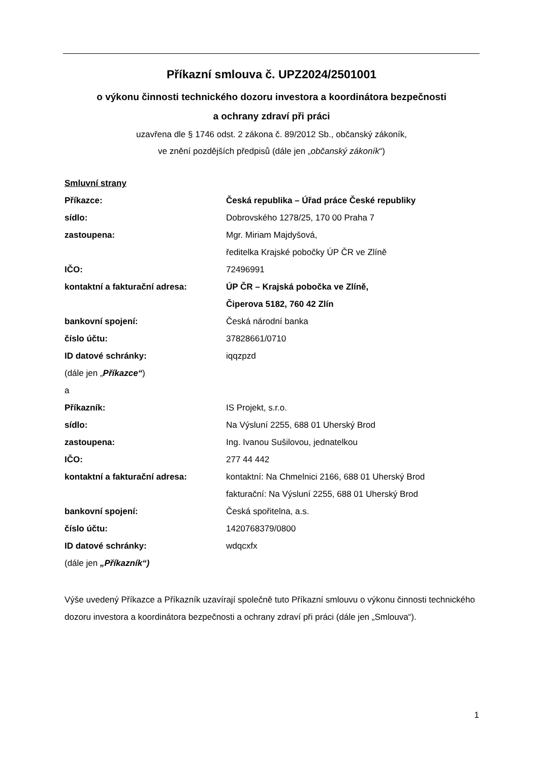Příkazní smlouva č. UPZ2024/2501001
o výkonu činnosti technického dozoru investora a koordinátora bezpečnosti
a ochrany zdraví při práci
uzavřena dle § 1746 odst. 2 zákona č. 89/2012 Sb., občanský zákoník,
ve znění pozdějších předpisů (dále jen „občanský zákoník“)
Smluvní strany
Příkazce: Česká republika – Úřad práce České republiky
sídlo: Dobrovského 1278/25, 170 00 Praha 7
zastoupena: Mgr. Miriam Majdyšová,
ředitelka Krajské pobočky ÚP ČR ve Zlíně
IČO: 72496991
kontaktní a fakturační adresa: ÚP ČR – Krajská pobočka ve Zlíně,
Čiperova 5182, 760 42 Zlín
bankovní spojení: Česká národní banka
číslo účtu: 37828661/0710
ID datové schránky: iqqzpzd
(dále jen „ Příkazce“)
a
Příkazník: IS Projekt, s.r.o.
sídlo: Na Výsluní 2255, 688 01 Uherský Brod
zastoupena: Ing. Ivanou Sušilovou, jednatelkou
IČO: 277 44 442
kontaktní a fakturační adresa: kontaktní: Na Chmelnici 2166, 688 01 Uherský Brod
fakturační: Na Výsluní 2255, 688 01 Uherský Brod
bankovní spojení: Česká spořitelna, a.s.
číslo účtu: 1420768379/0800
ID datové schránky: wdqcxfx
(dále jen „Příkazník“)
Výše uvedený Příkazce a Příkazník uzavírají společně tuto Příkazní smlouvu o výkonu činnosti technického dozoru investora a koordinátora bezpečnosti a ochrany zdraví při práci (dále jen „Smlouva“).
1